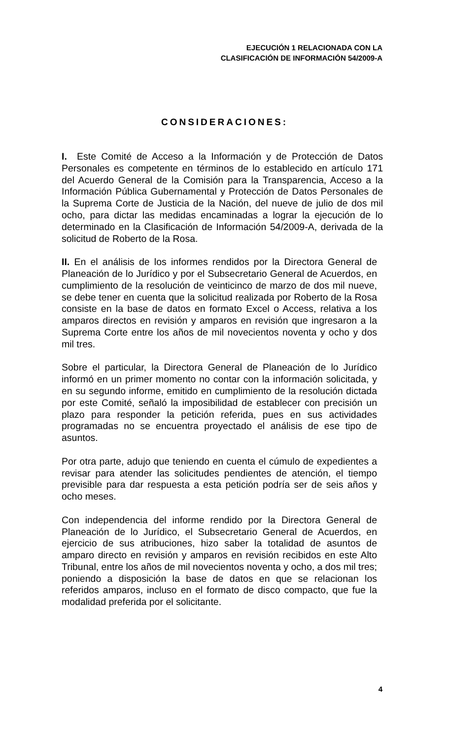EJECUCIÓN 1 RELACIONADA CON LA
CLASIFICACIÓN DE INFORMACIÓN 54/2009-A
CONSIDERACIONES:
I. Este Comité de Acceso a la Información y de Protección de Datos Personales es competente en términos de lo establecido en artículo 171 del Acuerdo General de la Comisión para la Transparencia, Acceso a la Información Pública Gubernamental y Protección de Datos Personales de la Suprema Corte de Justicia de la Nación, del nueve de julio de dos mil ocho, para dictar las medidas encaminadas a lograr la ejecución de lo determinado en la Clasificación de Información 54/2009-A, derivada de la solicitud de Roberto de la Rosa.
II. En el análisis de los informes rendidos por la Directora General de Planeación de lo Jurídico y por el Subsecretario General de Acuerdos, en cumplimiento de la resolución de veinticinco de marzo de dos mil nueve, se debe tener en cuenta que la solicitud realizada por Roberto de la Rosa consiste en la base de datos en formato Excel o Access, relativa a los amparos directos en revisión y amparos en revisión que ingresaron a la Suprema Corte entre los años de mil novecientos noventa y ocho y dos mil tres.
Sobre el particular, la Directora General de Planeación de lo Jurídico informó en un primer momento no contar con la información solicitada, y en su segundo informe, emitido en cumplimiento de la resolución dictada por este Comité, señaló la imposibilidad de establecer con precisión un plazo para responder la petición referida, pues en sus actividades programadas no se encuentra proyectado el análisis de ese tipo de asuntos.
Por otra parte, adujo que teniendo en cuenta el cúmulo de expedientes a revisar para atender las solicitudes pendientes de atención, el tiempo previsible para dar respuesta a esta petición podría ser de seis años y ocho meses.
Con independencia del informe rendido por la Directora General de Planeación de lo Jurídico, el Subsecretario General de Acuerdos, en ejercicio de sus atribuciones, hizo saber la totalidad de asuntos de amparo directo en revisión y amparos en revisión recibidos en este Alto Tribunal, entre los años de mil novecientos noventa y ocho, a dos mil tres; poniendo a disposición la base de datos en que se relacionan los referidos amparos, incluso en el formato de disco compacto, que fue la modalidad preferida por el solicitante.
4